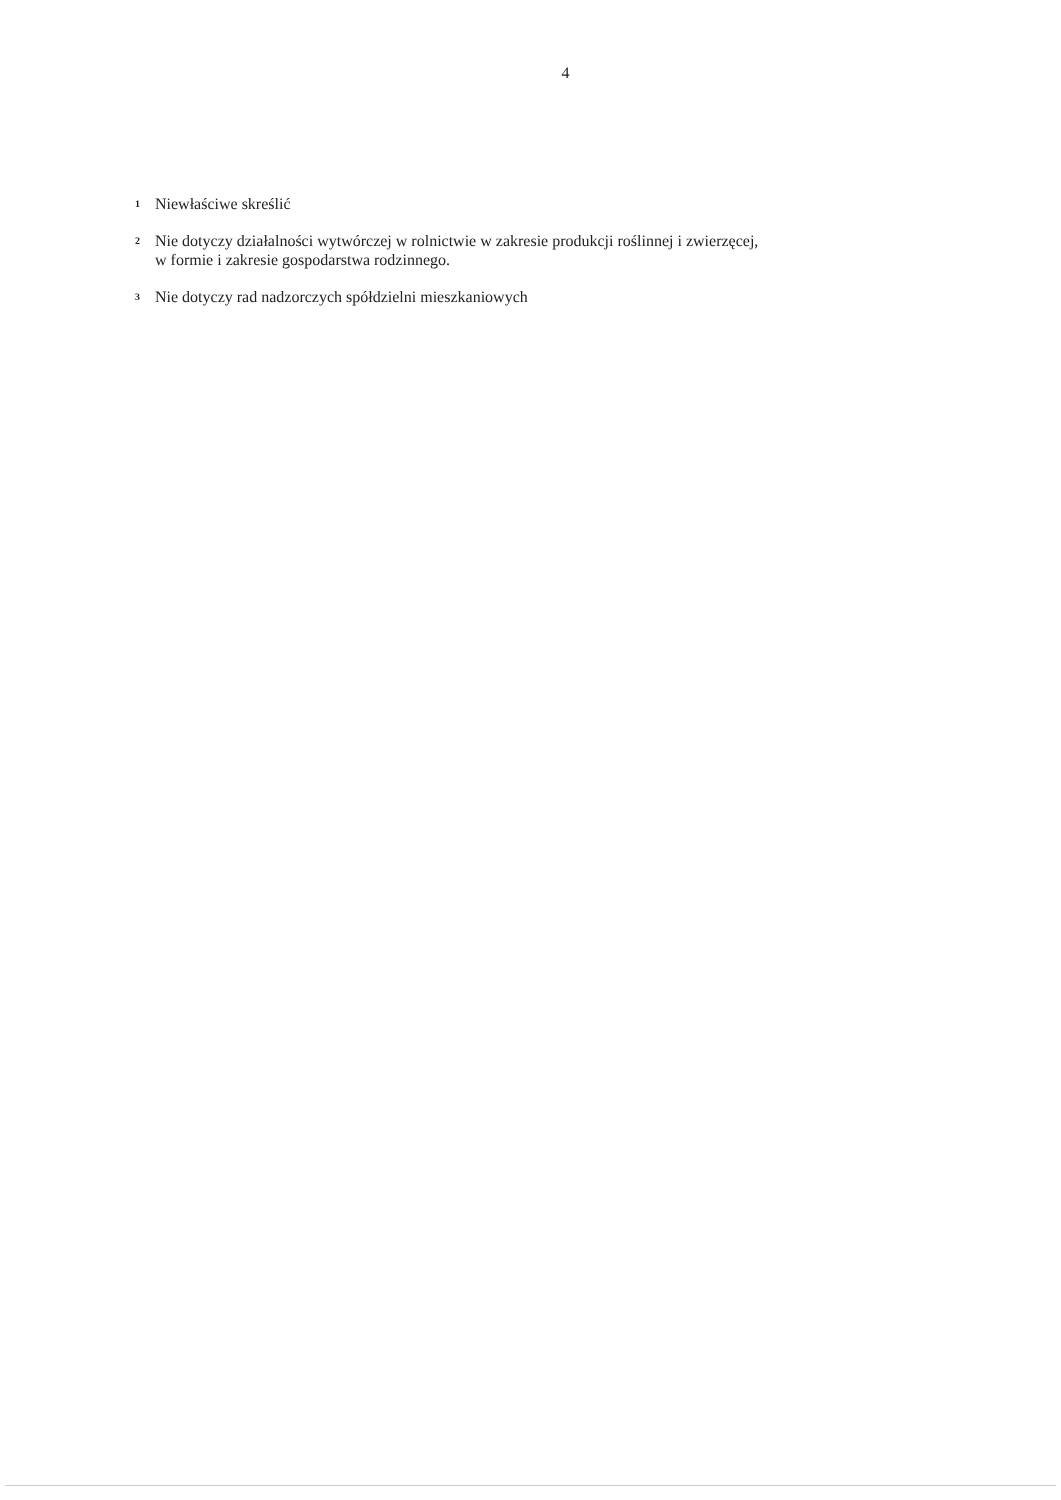4
<sup>1</sup>
Niewłaściwe skreślić
<sup>2</sup>
Nie dotyczy działalności wytwórczej w rolnictwie w zakresie produkcji roślinnej i zwierzęcej,
w formie i zakresie gospodarstwa rodzinnego.
<sup>3</sup>
Nie dotyczy rad nadzorczych spółdzielni mieszkaniowych